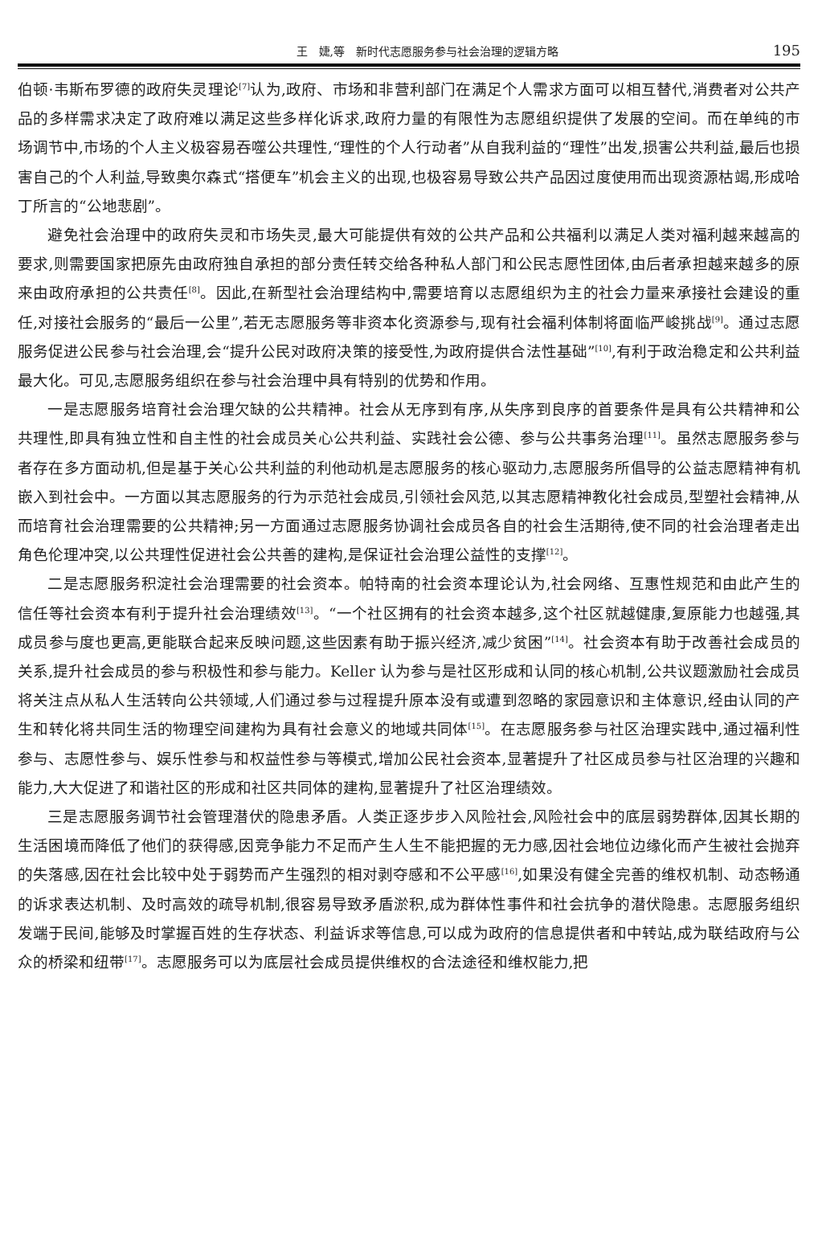王　婕,等　新时代志愿服务参与社会治理的逻辑方略 195
伯顿·韦斯布罗德的政府失灵理论<sup>[7]</sup>认为,政府、市场和非营利部门在满足个人需求方面可以相互替代,消费者对公共产品的多样需求决定了政府难以满足这些多样化诉求,政府力量的有限性为志愿组织提供了发展的空间。而在单纯的市场调节中,市场的个人主义极容易吞噬公共理性,“理性的个人行动者”从自我利益的“理性”出发,损害公共利益,最后也损害自己的个人利益,导致奥尔森式“搭便车”机会主义的出现,也极容易导致公共产品因过度使用而出现资源枯竭,形成哈丁所言的“公地悲剧”。
避免社会治理中的政府失灵和市场失灵,最大可能提供有效的公共产品和公共福利以满足人类对福利越来越高的要求,则需要国家把原先由政府独自承担的部分责任转交给各种私人部门和公民志愿性团体,由后者承担越来越多的原来由政府承担的公共责任<sup>[8]</sup>。因此,在新型社会治理结构中,需要培育以志愿组织为主的社会力量来承接社会建设的重任,对接社会服务的“最后一公里”,若无志愿服务等非资本化资源参与,现有社会福利体制将面临严峻挑战<sup>[9]</sup>。通过志愿服务促进公民参与社会治理,会“提升公民对政府决策的接受性,为政府提供合法性基础”<sup>[10]</sup>,有利于政治稳定和公共利益最大化。可见,志愿服务组织在参与社会治理中具有特别的优势和作用。
一是志愿服务培育社会治理欠缺的公共精神。社会从无序到有序,从失序到良序的首要条件是具有公共精神和公共理性,即具有独立性和自主性的社会成员关心公共利益、实践社会公德、参与公共事务治理<sup>[11]</sup>。虽然志愿服务参与者存在多方面动机,但是基于关心公共利益的利他动机是志愿服务的核心驱动力,志愿服务所倡导的公益志愿精神有机嵌入到社会中。一方面以其志愿服务的行为示范社会成员,引领社会风范,以其志愿精神教化社会成员,型塑社会精神,从而培育社会治理需要的公共精神;另一方面通过志愿服务协调社会成员各自的社会生活期待,使不同的社会治理者走出角色伦理冲突,以公共理性促进社会公共善的建构,是保证社会治理公益性的支撑<sup>[12]</sup>。
二是志愿服务积淀社会治理需要的社会资本。帕特南的社会资本理论认为,社会网络、互惠性规范和由此产生的信任等社会资本有利于提升社会治理绩效<sup>[13]</sup>。“一个社区拥有的社会资本越多,这个社区就越健康,复原能力也越强,其成员参与度也更高,更能联合起来反映问题,这些因素有助于振兴经济,减少贫困”<sup>[14]</sup>。社会资本有助于改善社会成员的关系,提升社会成员的参与积极性和参与能力。Keller 认为参与是社区形成和认同的核心机制,公共议题激励社会成员将关注点从私人生活转向公共领域,人们通过参与过程提升原本没有或遭到忽略的家园意识和主体意识,经由认同的产生和转化将共同生活的物理空间建构为具有社会意义的地域共同体<sup>[15]</sup>。在志愿服务参与社区治理实践中,通过福利性参与、志愿性参与、娱乐性参与和权益性参与等模式,增加公民社会资本,显著提升了社区成员参与社区治理的兴趣和能力,大大促进了和谐社区的形成和社区共同体的建构,显著提升了社区治理绩效。
三是志愿服务调节社会管理潜伏的隐患矛盾。人类正逐步步入风险社会,风险社会中的底层弱势群体,因其长期的生活困境而降低了他们的获得感,因竞争能力不足而产生人生不能把握的无力感,因社会地位边缘化而产生被社会抛弃的失落感,因在社会比较中处于弱势而产生强烈的相对剥夺感和不公平感<sup>[16]</sup>,如果没有健全完善的维权机制、动态畅通的诉求表达机制、及时高效的疏导机制,很容易导致矛盾淤积,成为群体性事件和社会抗争的潜伏隐患。志愿服务组织发端于民间,能够及时掌握百姓的生存状态、利益诉求等信息,可以成为政府的信息提供者和中转站,成为联结政府与公众的桥梁和纽带<sup>[17]</sup>。志愿服务可以为底层社会成员提供维权的合法途径和维权能力,把